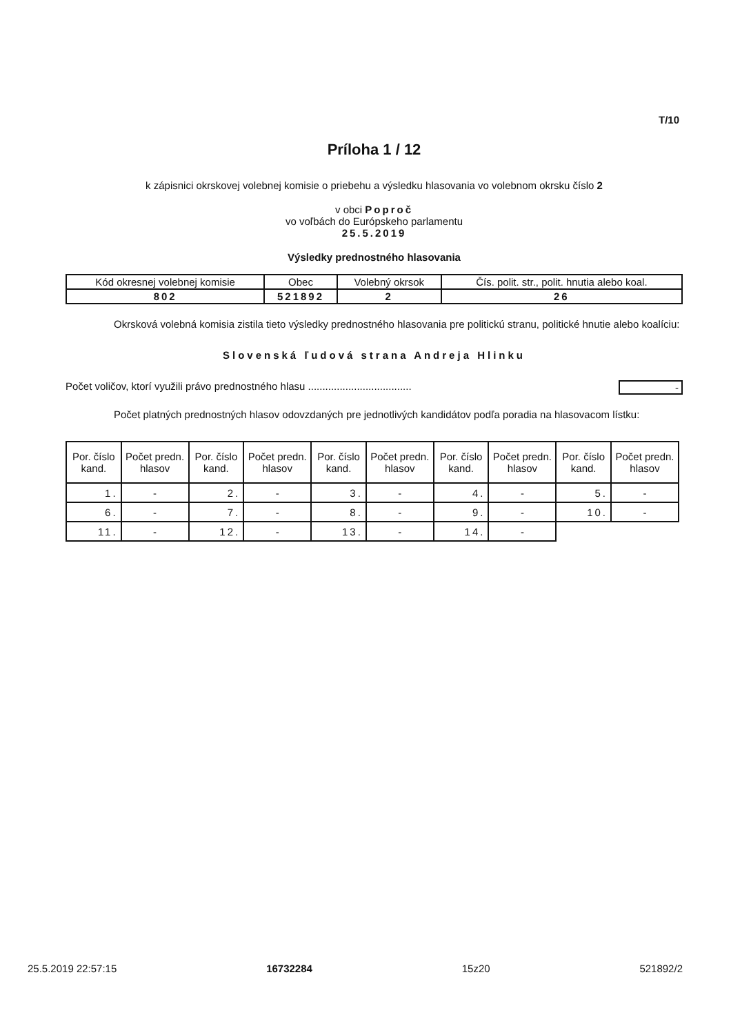T/10
Príloha 1 / 12
k zápisnici okrskovej volebnej komisie o priebehu a výsledku hlasovania vo volebnom okrsku číslo 2
v obci Poproč
vo voľbách do Európskeho parlamentu
25.5.2019
Výsledky prednostného hlasovania
| Kód okresnej volebnej komisie | Obec | Volebný okrsok | Čís. polit. str., polit. hnutia alebo koal. |
| --- | --- | --- | --- |
| 802 | 521892 | 2 | 26 |
Okrsková volebná komisia zistila tieto výsledky prednostného hlasovania pre politickú stranu, politické hnutie alebo koalíciu:
Slovenská ľudová strana Andreja Hlinku
Počet voličov, ktorí využili právo prednostného hlasu .................................... -
Počet platných prednostných hlasov odovzdaných pre jednotlivých kandidátov podľa poradia na hlasovacom lístku:
| Por. číslo kand. | Počet predn. hlasov | Por. číslo kand. | Počet predn. hlasov | Por. číslo kand. | Počet predn. hlasov | Por. číslo kand. | Počet predn. hlasov | Por. číslo kand. | Počet predn. hlasov |
| --- | --- | --- | --- | --- | --- | --- | --- | --- | --- |
| 1. | - | 2. | - | 3. | - | 4. | - | 5. | - |
| 6. | - | 7. | - | 8. | - | 9. | - | 10. | - |
| 11. | - | 12. | - | 13. | - | 14. | - | | |
25.5.2019 22:57:15 16732284 15z20 521892/2